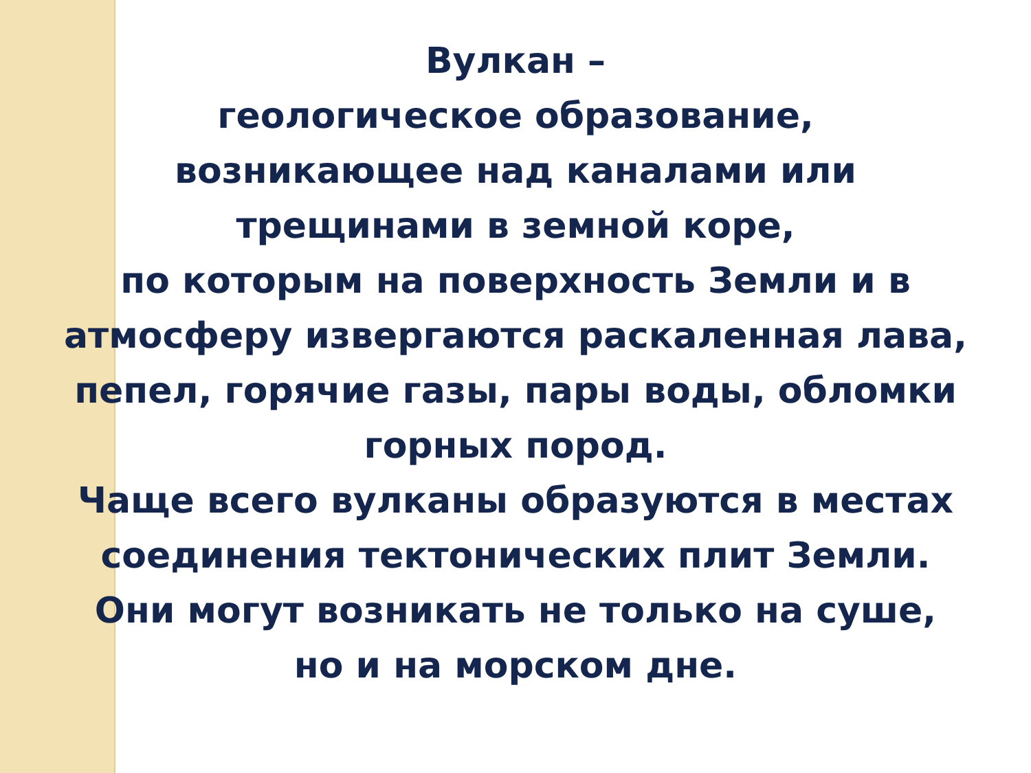Вулкан –
геологическое образование,
возникающее над каналами или
трещинами в земной коре,
по которым на поверхность Земли и в
атмосферу извергаются раскаленная лава,
пепел, горячие газы, пары воды, обломки
горных пород.
Чаще всего вулканы образуются в местах
соединения тектонических плит Земли.
Они могут возникать не только на суше,
но и на морском дне.